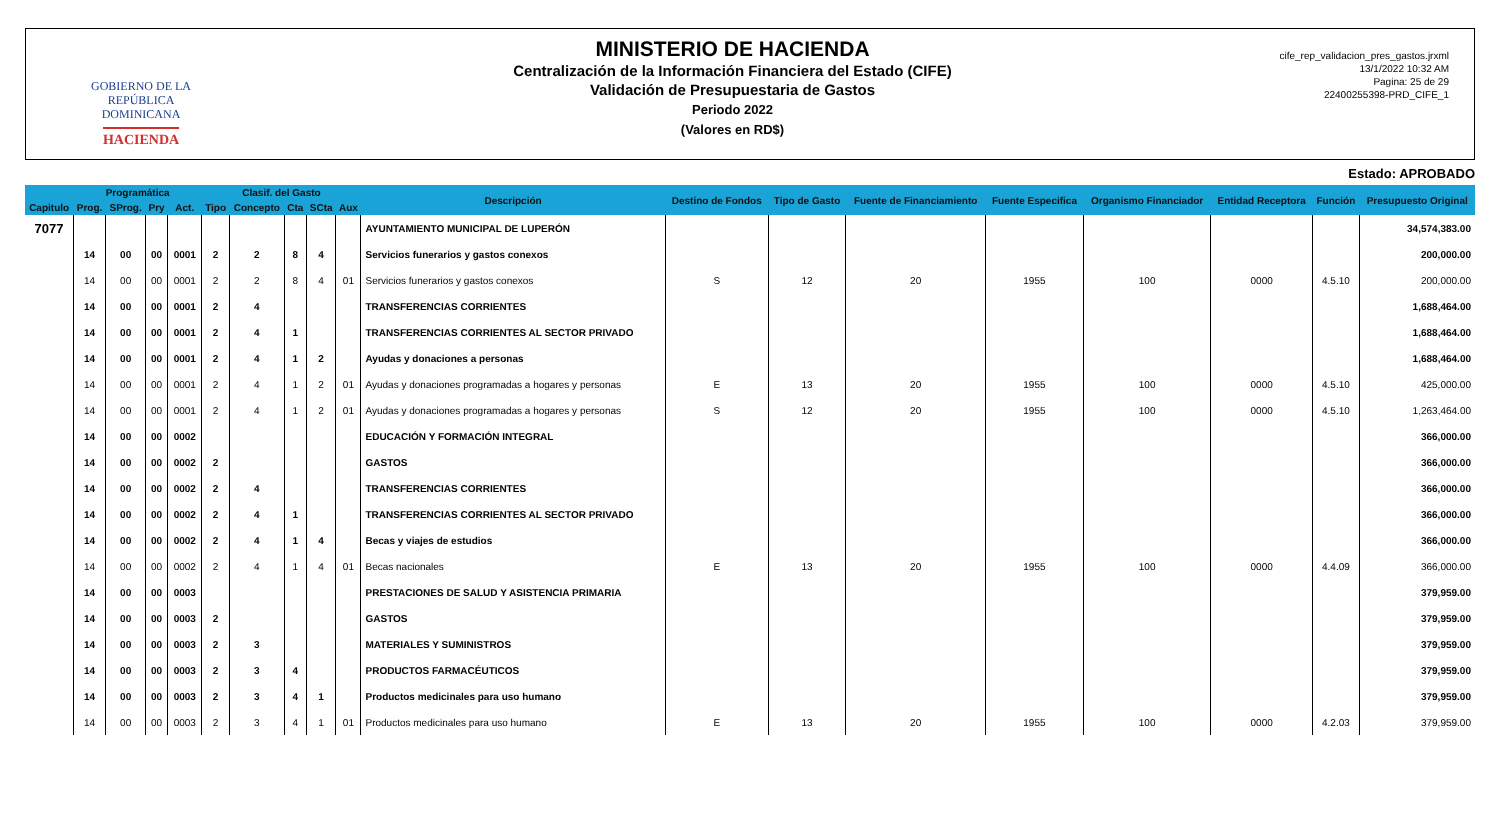GOBIERNO DE LA
REPÚBLICA
DOMINICANA
HACIENDA
MINISTERIO DE HACIENDA
Centralización de la Información Financiera del Estado (CIFE)
Validación de Presupuestaria de Gastos
Periodo 2022
(Valores en RD$)
cife_rep_validacion_pres_gastos.jrxml
13/1/2022 10:32 AM
Pagina: 25 de 29
22400255398-PRD_CIFE_1
Estado: APROBADO
| | Programática | | | | Clasif. del Gasto | | | | | Descripción | Destino de Fondos | Tipo de Gasto | Fuente de Financiamiento | Fuente Especifica | Organismo Financiador | Entidad Receptora | Función | Presupuesto Original |
| --- | --- | --- | --- | --- | --- | --- | --- | --- | --- | --- | --- | --- | --- | --- | --- | --- | --- | --- |
| Capitulo | Prog. | SProg. | Pry | Act. | Tipo | Concepto | Cta | SCta | Aux | | | | | | | | | |
| 7077 | | | | | | | | | | AYUNTAMIENTO MUNICIPAL DE LUPERÓN | | | | | | | | 34,574,383.00 |
| | 14 | 00 | 00 | 0001 | 2 | 2 | 8 | 4 | | Servicios funerarios y gastos conexos | | | | | | | | 200,000.00 |
| | 14 | 00 | 00 | 0001 | 2 | 2 | 8 | 4 | 01 | Servicios funerarios y gastos conexos | S | 12 | 20 | 1955 | 100 | 0000 | 4.5.10 | 200,000.00 |
| | 14 | 00 | 00 | 0001 | 2 | 4 | | | | TRANSFERENCIAS CORRIENTES | | | | | | | | 1,688,464.00 |
| | 14 | 00 | 00 | 0001 | 2 | 4 | 1 | | | TRANSFERENCIAS CORRIENTES AL SECTOR PRIVADO | | | | | | | | 1,688,464.00 |
| | 14 | 00 | 00 | 0001 | 2 | 4 | 1 | 2 | | Ayudas y donaciones a personas | | | | | | | | 1,688,464.00 |
| | 14 | 00 | 00 | 0001 | 2 | 4 | 1 | 2 | 01 | Ayudas y donaciones programadas a hogares y personas | E | 13 | 20 | 1955 | 100 | 0000 | 4.5.10 | 425,000.00 |
| | 14 | 00 | 00 | 0001 | 2 | 4 | 1 | 2 | 01 | Ayudas y donaciones programadas a hogares y personas | S | 12 | 20 | 1955 | 100 | 0000 | 4.5.10 | 1,263,464.00 |
| | 14 | 00 | 00 | 0002 | | | | | | EDUCACIÓN Y FORMACIÓN INTEGRAL | | | | | | | | 366,000.00 |
| | 14 | 00 | 00 | 0002 | 2 | | | | | GASTOS | | | | | | | | 366,000.00 |
| | 14 | 00 | 00 | 0002 | 2 | 4 | | | | TRANSFERENCIAS CORRIENTES | | | | | | | | 366,000.00 |
| | 14 | 00 | 00 | 0002 | 2 | 4 | 1 | | | TRANSFERENCIAS CORRIENTES AL SECTOR PRIVADO | | | | | | | | 366,000.00 |
| | 14 | 00 | 00 | 0002 | 2 | 4 | 1 | 4 | | Becas y viajes de estudios | | | | | | | | 366,000.00 |
| | 14 | 00 | 00 | 0002 | 2 | 4 | 1 | 4 | 01 | Becas nacionales | E | 13 | 20 | 1955 | 100 | 0000 | 4.4.09 | 366,000.00 |
| | 14 | 00 | 00 | 0003 | | | | | | PRESTACIONES DE SALUD Y ASISTENCIA PRIMARIA | | | | | | | | 379,959.00 |
| | 14 | 00 | 00 | 0003 | 2 | | | | | GASTOS | | | | | | | | 379,959.00 |
| | 14 | 00 | 00 | 0003 | 2 | 3 | | | | MATERIALES Y SUMINISTROS | | | | | | | | 379,959.00 |
| | 14 | 00 | 00 | 0003 | 2 | 3 | 4 | | | PRODUCTOS FARMACÉUTICOS | | | | | | | | 379,959.00 |
| | 14 | 00 | 00 | 0003 | 2 | 3 | 4 | 1 | | Productos medicinales para uso humano | | | | | | | | 379,959.00 |
| | 14 | 00 | 00 | 0003 | 2 | 3 | 4 | 1 | 01 | Productos medicinales para uso humano | E | 13 | 20 | 1955 | 100 | 0000 | 4.2.03 | 379,959.00 |